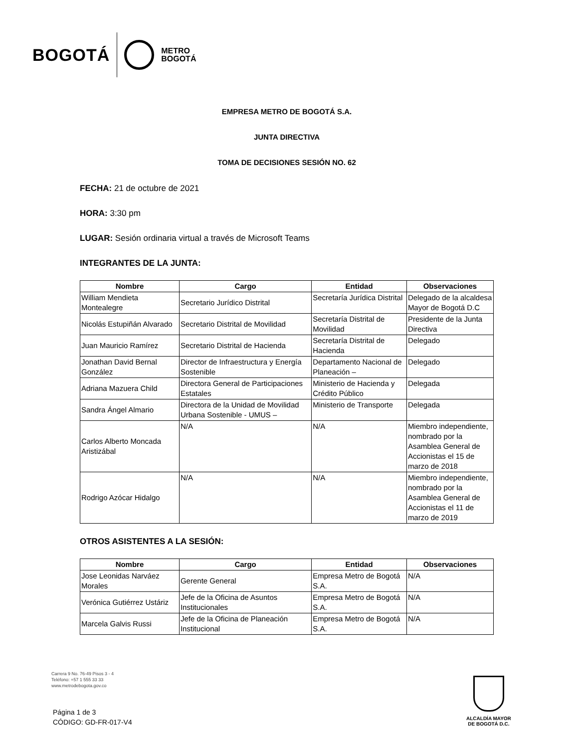BOGOTÁ METRO
BOGOTÁ
EMPRESA METRO DE BOGOTÁ S.A.
JUNTA DIRECTIVA
TOMA DE DECISIONES SESIÓN NO. 62
FECHA: 21 de octubre de 2021
HORA: 3:30 pm
LUGAR: Sesión ordinaria virtual a través de Microsoft Teams
INTEGRANTES DE LA JUNTA:
| Nombre | Cargo | Entidad | Observaciones |
| --- | --- | --- | --- |
| William Mendieta Montealegre | Secretario Jurídico Distrital | Secretaría Jurídica Distrital | Delegado de la alcaldesa Mayor de Bogotá D.C |
| Nicolás Estupiñán Alvarado | Secretario Distrital de Movilidad | Secretaría Distrital de Movilidad | Presidente de la Junta Directiva |
| Juan Mauricio Ramírez | Secretario Distrital de Hacienda | Secretaría Distrital de Hacienda | Delegado |
| Jonathan David Bernal González | Director de Infraestructura y Energía Sostenible | Departamento Nacional de Planeación – | Delegado |
| Adriana Mazuera Child | Directora General de Participaciones Estatales | Ministerio de Hacienda y Crédito Público | Delegada |
| Sandra Ángel Almario | Directora de la Unidad de Movilidad Urbana Sostenible - UMUS – | Ministerio de Transporte | Delegada |
| Carlos Alberto Moncada Aristizábal | N/A | N/A | Miembro independiente, nombrado por la Asamblea General de Accionistas el 15 de marzo de 2018 |
| Rodrigo Azócar Hidalgo | N/A | N/A | Miembro independiente, nombrado por la Asamblea General de Accionistas el 11 de marzo de 2019 |
OTROS ASISTENTES A LA SESIÓN:
| Nombre | Cargo | Entidad | Observaciones |
| --- | --- | --- | --- |
| Jose Leonidas Narváez Morales | Gerente General | Empresa Metro de Bogotá S.A. | N/A |
| Verónica Gutiérrez Ustáriz | Jefe de la Oficina de Asuntos Institucionales | Empresa Metro de Bogotá S.A. | N/A |
| Marcela Galvis Russi | Jefe de la Oficina de Planeación Institucional | Empresa Metro de Bogotá S.A. | N/A |
Carrera 9 No. 76-49 Pisos 3 - 4
Teléfono: +57 1 555 33 33
www.metrodebogota.gov.co
Página 1 de 3
CÓDIGO: GD-FR-017-V4
ALCALDÍA MAYOR
DE BOGOTÁ D.C.